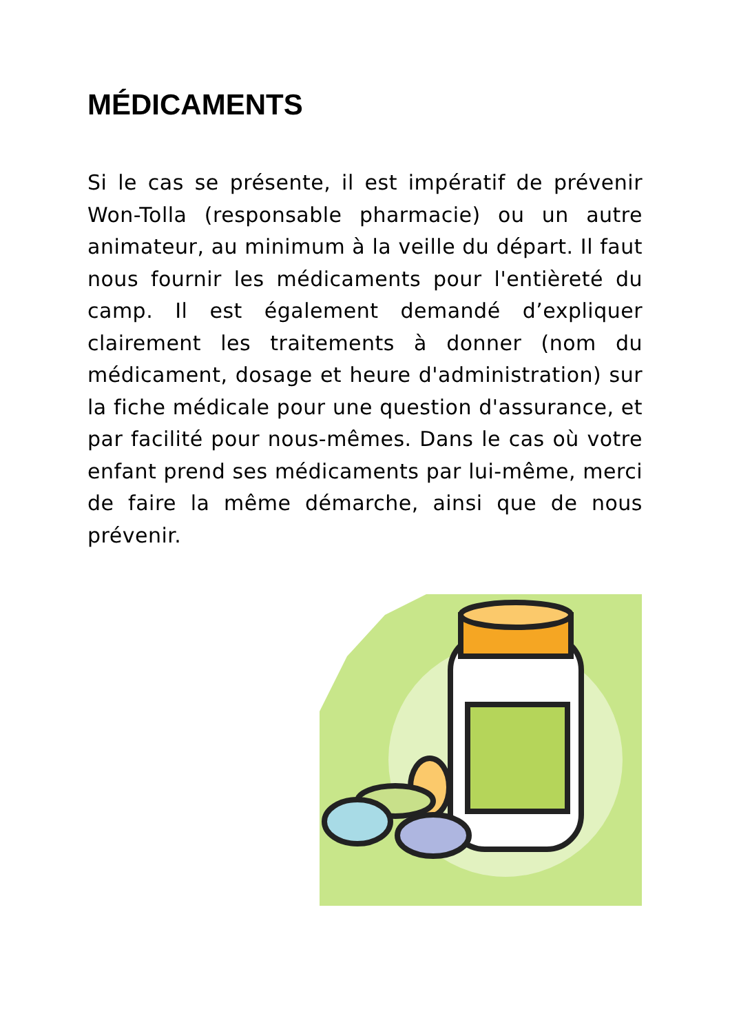MÉDICAMENTS
Si le cas se présente, il est impératif de prévenir Won-Tolla (responsable pharmacie) ou un autre animateur, au minimum à la veille du départ. Il faut nous fournir les médicaments pour l'entièreté du camp. Il est également demandé d’expliquer clairement les traitements à donner (nom du médicament, dosage et heure d'administration) sur la fiche médicale pour une question d'assurance, et par facilité pour nous-mêmes. Dans le cas où votre enfant prend ses médicaments par lui-même, merci de faire la même démarche, ainsi que de nous prévenir.